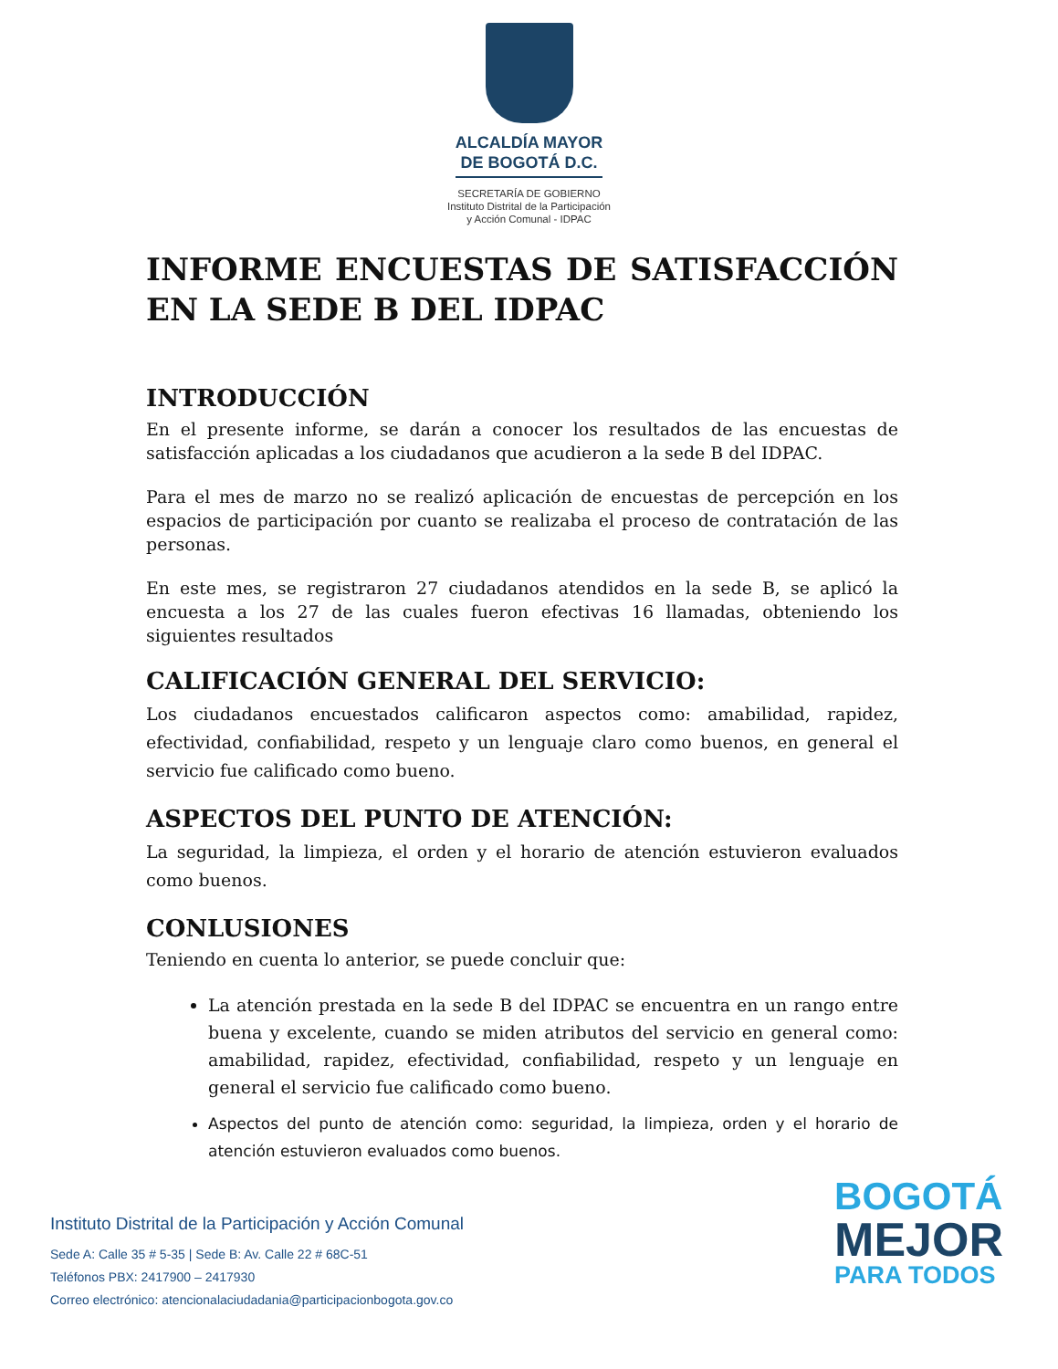ALCALDÍA MAYOR
DE BOGOTÁ D.C.
SECRETARÍA DE GOBIERNO
Instituto Distrital de la Participación
y Acción Comunal - IDPAC
INFORME ENCUESTAS DE SATISFACCIÓN EN LA SEDE B DEL IDPAC
INTRODUCCIÓN
En el presente informe, se darán a conocer los resultados de las encuestas de satisfacción aplicadas a los ciudadanos que acudieron a la sede B del IDPAC.
Para el mes de marzo no se realizó aplicación de encuestas de percepción en los espacios de participación por cuanto se realizaba el proceso de contratación de las personas.
En este mes, se registraron 27 ciudadanos atendidos en la sede B, se aplicó la encuesta a los 27 de las cuales fueron efectivas 16 llamadas, obteniendo los siguientes resultados
CALIFICACIÓN GENERAL DEL SERVICIO:
Los ciudadanos encuestados calificaron aspectos como: amabilidad, rapidez, efectividad, confiabilidad, respeto y un lenguaje claro como buenos, en general el servicio fue calificado como bueno.
ASPECTOS DEL PUNTO DE ATENCIÓN:
La seguridad, la limpieza, el orden y el horario de atención estuvieron evaluados como buenos.
CONLUSIONES
Teniendo en cuenta lo anterior, se puede concluir que:
La atención prestada en la sede B del IDPAC se encuentra en un rango entre buena y excelente, cuando se miden atributos del servicio en general como: amabilidad, rapidez, efectividad, confiabilidad, respeto y un lenguaje en general el servicio fue calificado como bueno.
Aspectos del punto de atención como: seguridad, la limpieza, orden y el horario de atención estuvieron evaluados como buenos.
Instituto Distrital de la Participación y Acción Comunal
Sede A: Calle 35 # 5-35 | Sede B: Av. Calle 22 # 68C-51
Teléfonos PBX: 2417900 – 2417930
Correo electrónico: atencionalaciudadania@participacionbogota.gov.co
BOGOTÁ
MEJOR
PARA TODOS